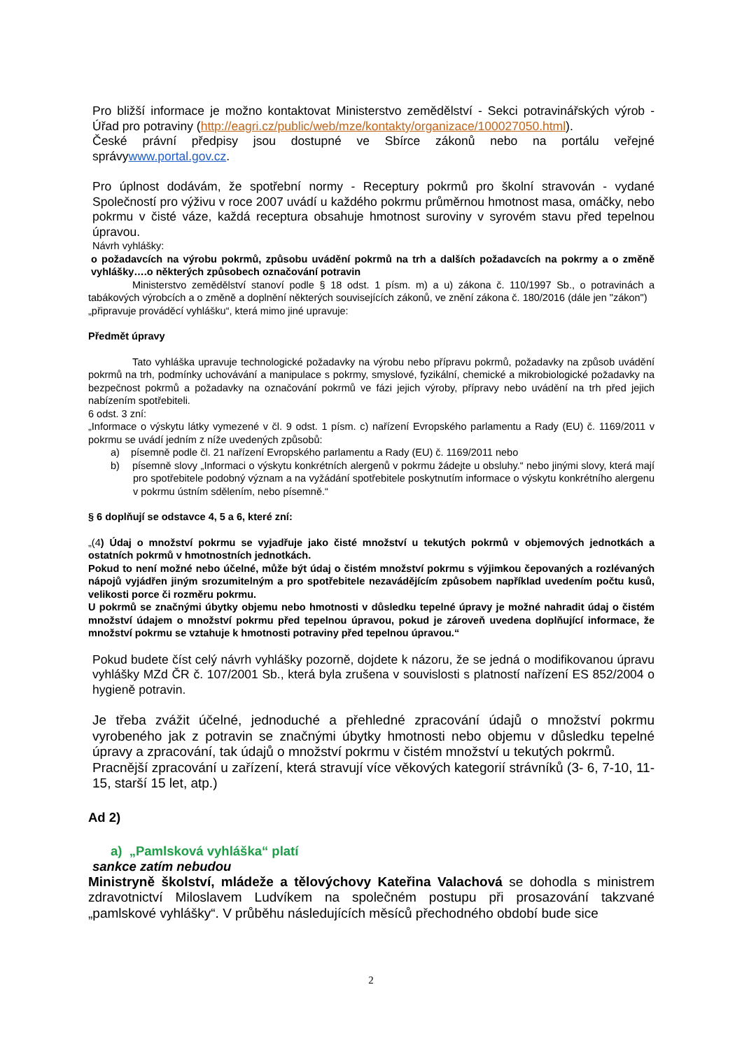Pro bližší informace je možno kontaktovat Ministerstvo zemědělství - Sekci potravinářských výrob - Úřad pro potraviny (http://eagri.cz/public/web/mze/kontakty/organizace/100027050.html).
České právní předpisy jsou dostupné ve Sbírce zákonů nebo na portálu veřejné správywww.portal.gov.cz.
Pro úplnost dodávám, že spotřební normy - Receptury pokrmů pro školní stravován - vydané Společností pro výživu v roce 2007 uvádí u každého pokrmu průměrnou hmotnost masa, omáčky, nebo pokrmu v čisté váze, každá receptura obsahuje hmotnost suroviny v syrovém stavu před tepelnou úpravou.
Návrh vyhlášky:
o požadavcích na výrobu pokrmů, způsobu uvádění pokrmů na trh a dalších požadavcích na pokrmy a o změně vyhlášky….o některých způsobech označování potravin
Ministerstvo zemědělství stanoví podle § 18 odst. 1 písm. m) a u) zákona č. 110/1997 Sb., o potravinách a tabákových výrobcích a o změně a doplnění některých souvisejících zákonů, ve znění zákona č. 180/2016 (dále jen "zákon")
„připravuje prováděcí vyhlášku“, která mimo jiné upravuje:
Předmět úpravy
Tato vyhláška upravuje technologické požadavky na výrobu nebo přípravu pokrmů, požadavky na způsob uvádění pokrmů na trh, podmínky uchovávání a manipulace s pokrmy, smyslové, fyzikální, chemické a mikrobiologické požadavky na bezpečnost pokrmů a požadavky na označování pokrmů ve fázi jejich výroby, přípravy nebo uvádění na trh před jejich nabízením spotřebiteli.
6 odst. 3 zní:
„Informace o výskytu látky vymezené v čl. 9 odst. 1 písm. c) nařízení Evropského parlamentu a Rady (EU) č. 1169/2011 v pokrmu se uvádí jedním z níže uvedených způsobů:
a) písemně podle čl. 21 nařízení Evropského parlamentu a Rady (EU) č. 1169/2011 nebo
b) písemně slovy „Informaci o výskytu konkrétních alergenů v pokrmu žádejte u obsluhy.“ nebo jinými slovy, která mají pro spotřebitele podobný význam a na vyžádání spotřebitele poskytnutím informace o výskytu konkrétního alergenu v pokrmu ústním sdělením, nebo písemně.“
§ 6 doplňují se odstavce 4, 5 a 6, které zní:
„(4) Údaj o množství pokrmu se vyjadřuje jako čisté množství u tekutých pokrmů v objemových jednotkách a ostatních pokrmů v hmotnostních jednotkách.
Pokud to není možné nebo účelné, může být údaj o čistém množství pokrmu s výjimkou čepovaných a rozlévaných nápojů vyjádřen jiným srozumitelným a pro spotřebitele nezavádějícím způsobem například uvedením počtu kusů, velikosti porce či rozměru pokrmu.
U pokrmů se značnými úbytky objemu nebo hmotnosti v důsledku tepelné úpravy je možné nahradit údaj o čistém množství údajem o množství pokrmu před tepelnou úpravou, pokud je zároveň uvedena doplňující informace, že množství pokrmu se vztahuje k hmotnosti potraviny před tepelnou úpravou.“
Pokud budete číst celý návrh vyhlášky pozorně, dojdete k názoru, že se jedná o modifikovanou úpravu vyhlášky MZd ČR č. 107/2001 Sb., která byla zrušena v souvislosti s platností nařízení ES 852/2004 o hygieně potravin.
Je třeba zvážit účelné, jednoduché a přehledné zpracování údajů o množství pokrmu vyrobeného jak z potravin se značnými úbytky hmotnosti nebo objemu v důsledku tepelné úpravy a zpracování, tak údajů o množství pokrmu v čistém množství u tekutých pokrmů.
Pracnější zpracování u zařízení, která stravují více věkových kategorií strávníků (3- 6, 7-10, 11-15, starší 15 let, atp.)
Ad 2)
a) „Pamlsková vyhláška“ platí
sankce zatím nebudou
Ministryně školství, mládeže a tělovýchovy Kateřina Valachová se dohodla s ministrem zdravotnictví Miloslavem Ludvíkem na společném postupu při prosazování takzvané „pamlskové vyhlášky“. V průběhu následujících měsíců přechodného období bude sice
2